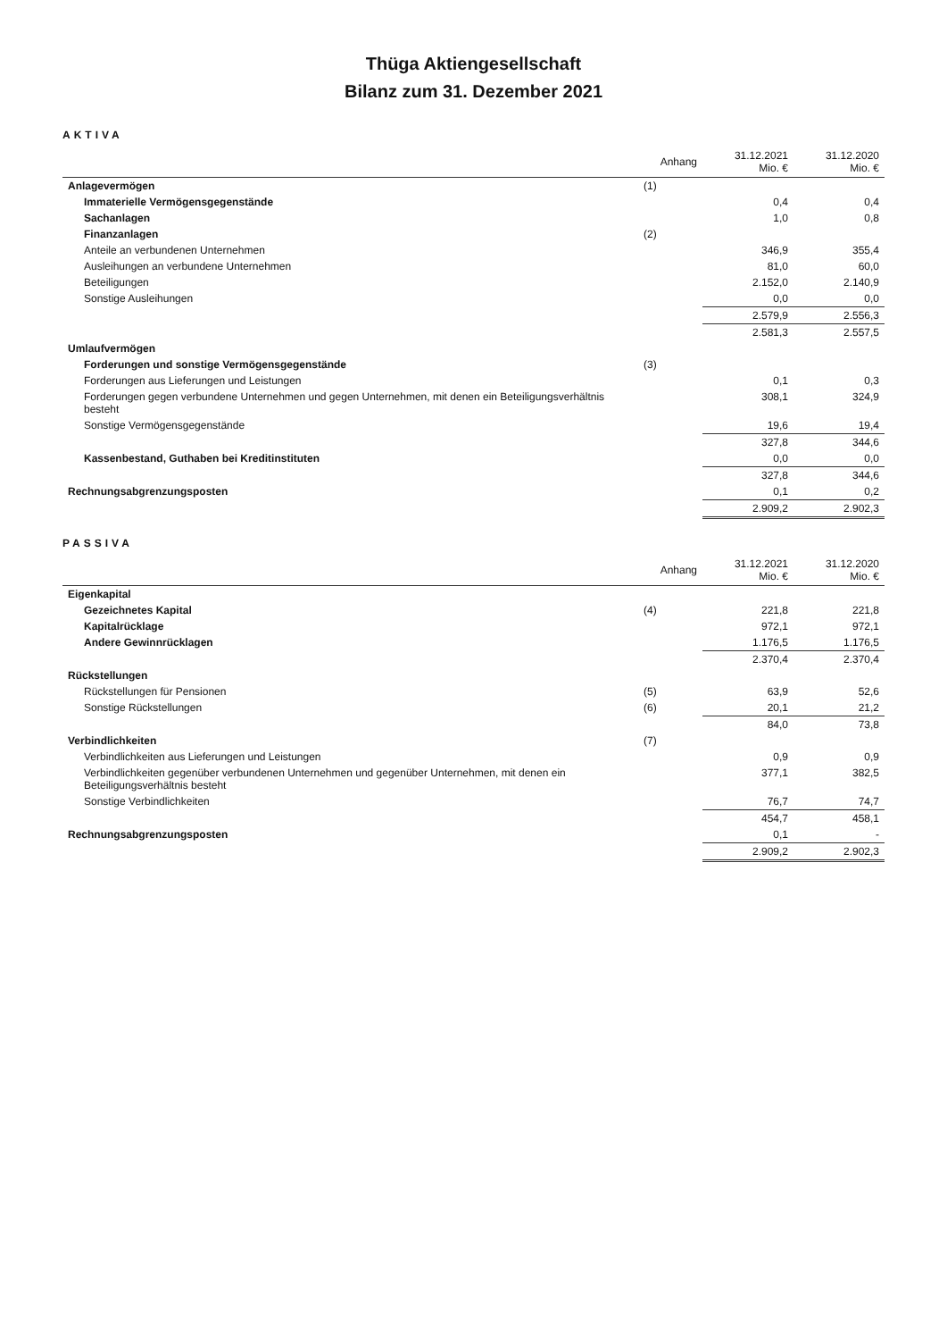Thüga Aktiengesellschaft
Bilanz zum 31. Dezember 2021
AKTIVA
| | Anhang | 31.12.2021 Mio. € | 31.12.2020 Mio. € |
| --- | --- | --- | --- |
| Anlagevermögen | (1) | | |
| Immaterielle Vermögensgegenstände | | 0,4 | 0,4 |
| Sachanlagen | | 1,0 | 0,8 |
| Finanzanlagen | (2) | | |
| Anteile an verbundenen Unternehmen | | 346,9 | 355,4 |
| Ausleihungen an verbundene Unternehmen | | 81,0 | 60,0 |
| Beteiligungen | | 2.152,0 | 2.140,9 |
| Sonstige Ausleihungen | | 0,0 | 0,0 |
| | | 2.579,9 | 2.556,3 |
| | | 2.581,3 | 2.557,5 |
| Umlaufvermögen | | | |
| Forderungen und sonstige Vermögensgegenstände | (3) | | |
| Forderungen aus Lieferungen und Leistungen | | 0,1 | 0,3 |
| Forderungen gegen verbundene Unternehmen und gegen Unternehmen, mit denen ein Beteiligungsverhältnis besteht | | 308,1 | 324,9 |
| Sonstige Vermögensgegenstände | | 19,6 | 19,4 |
| | | 327,8 | 344,6 |
| Kassenbestand, Guthaben bei Kreditinstituten | | 0,0 | 0,0 |
| | | 327,8 | 344,6 |
| Rechnungsabgrenzungsposten | | 0,1 | 0,2 |
| | | 2.909,2 | 2.902,3 |
PASSIVA
| | Anhang | 31.12.2021 Mio. € | 31.12.2020 Mio. € |
| --- | --- | --- | --- |
| Eigenkapital | | | |
| Gezeichnetes Kapital | (4) | 221,8 | 221,8 |
| Kapitalrücklage | | 972,1 | 972,1 |
| Andere Gewinnrücklagen | | 1.176,5 | 1.176,5 |
| | | 2.370,4 | 2.370,4 |
| Rückstellungen | | | |
| Rückstellungen für Pensionen | (5) | 63,9 | 52,6 |
| Sonstige Rückstellungen | (6) | 20,1 | 21,2 |
| | | 84,0 | 73,8 |
| Verbindlichkeiten | (7) | | |
| Verbindlichkeiten aus Lieferungen und Leistungen | | 0,9 | 0,9 |
| Verbindlichkeiten gegenüber verbundenen Unternehmen und gegenüber Unternehmen, mit denen ein Beteiligungsverhältnis besteht | | 377,1 | 382,5 |
| Sonstige Verbindlichkeiten | | 76,7 | 74,7 |
| | | 454,7 | 458,1 |
| Rechnungsabgrenzungsposten | | 0,1 | - |
| | | 2.909,2 | 2.902,3 |